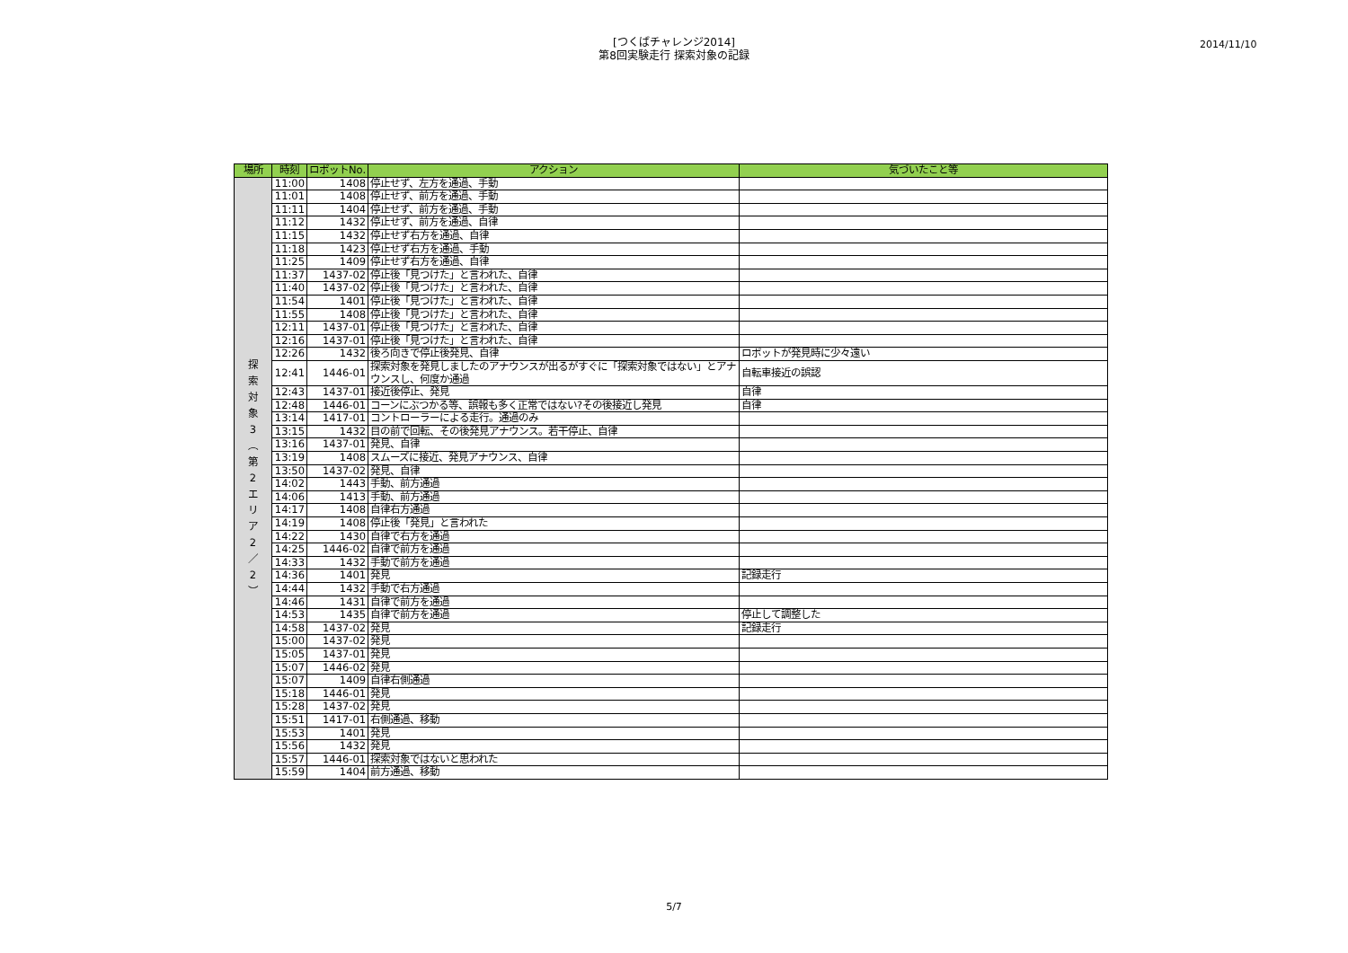[つくばチャレンジ2014]
第8回実験走行 探索対象の記録
2014/11/10
| 場所 | 時刻 | ロボットNo. | アクション | 気づいたこと等 |
| --- | --- | --- | --- | --- |
| 探 索 対 象 3 ︵ 第 2 エ リ ア 2 ／ 2 ︶ | 11:00 | 1408 | 停止せず、左方を通過、手動 | |
| | 11:01 | 1408 | 停止せず、前方を通過、手動 | |
| | 11:11 | 1404 | 停止せず、前方を通過、手動 | |
| | 11:12 | 1432 | 停止せず、前方を通過、自律 | |
| | 11:15 | 1432 | 停止せず右方を通過、自律 | |
| | 11:18 | 1423 | 停止せず右方を通過、手動 | |
| | 11:25 | 1409 | 停止せず右方を通過、自律 | |
| | 11:37 | 1437-02 | 停止後「見つけた」と言われた、自律 | |
| | 11:40 | 1437-02 | 停止後「見つけた」と言われた、自律 | |
| | 11:54 | 1401 | 停止後「見つけた」と言われた、自律 | |
| | 11:55 | 1408 | 停止後「見つけた」と言われた、自律 | |
| | 12:11 | 1437-01 | 停止後「見つけた」と言われた、自律 | |
| | 12:16 | 1437-01 | 停止後「見つけた」と言われた、自律 | |
| | 12:26 | 1432 | 後ろ向きで停止後発見、自律 | ロボットが発見時に少々遠い |
| | 12:41 | 1446-01 | 探索対象を発見しましたのアナウンスが出るがすぐに「探索対象ではない」とアナウンスし、何度か通過 | 自転車接近の誤認 |
| | 12:43 | 1437-01 | 接近後停止、発見 | 自律 |
| | 12:48 | 1446-01 | コーンにぶつかる等、誤報も多く正常ではない?その後接近し発見 | 自律 |
| | 13:14 | 1417-01 | コントローラーによる走行。通過のみ | |
| | 13:15 | 1432 | 目の前で回転、その後発見アナウンス。若干停止、自律 | |
| | 13:16 | 1437-01 | 発見、自律 | |
| | 13:19 | 1408 | スムーズに接近、発見アナウンス、自律 | |
| | 13:50 | 1437-02 | 発見、自律 | |
| | 14:02 | 1443 | 手動、前方通過 | |
| | 14:06 | 1413 | 手動、前方通過 | |
| | 14:17 | 1408 | 自律右方通過 | |
| | 14:19 | 1408 | 停止後「発見」と言われた | |
| | 14:22 | 1430 | 自律で右方を通過 | |
| | 14:25 | 1446-02 | 自律で前方を通過 | |
| | 14:33 | 1432 | 手動で前方を通過 | |
| | 14:36 | 1401 | 発見 | 記録走行 |
| | 14:44 | 1432 | 手動で右方通過 | |
| | 14:46 | 1431 | 自律で前方を通過 | |
| | 14:53 | 1435 | 自律で前方を通過 | 停止して調整した |
| | 14:58 | 1437-02 | 発見 | 記録走行 |
| | 15:00 | 1437-02 | 発見 | |
| | 15:05 | 1437-01 | 発見 | |
| | 15:07 | 1446-02 | 発見 | |
| | 15:07 | 1409 | 自律右側通過 | |
| | 15:18 | 1446-01 | 発見 | |
| | 15:28 | 1437-02 | 発見 | |
| | 15:51 | 1417-01 | 右側通過、移動 | |
| | 15:53 | 1401 | 発見 | |
| | 15:56 | 1432 | 発見 | |
| | 15:57 | 1446-01 | 探索対象ではないと思われた | |
| | 15:59 | 1404 | 前方通過、移動 | |
5/7